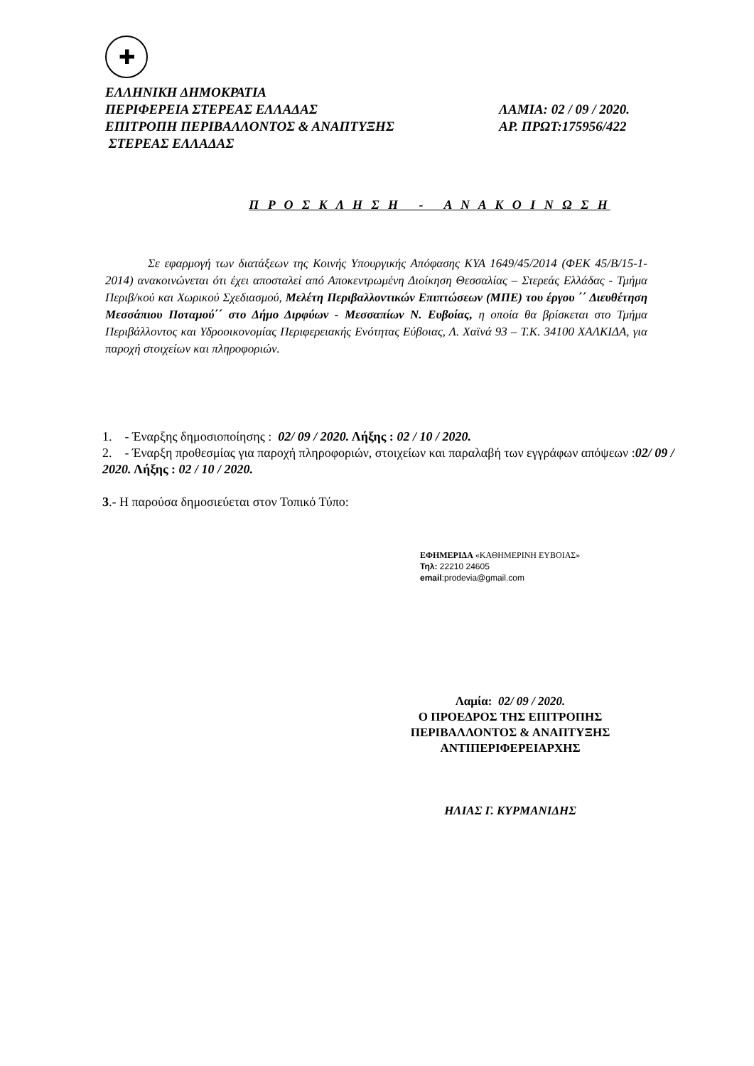✚
ΕΛΛΗΝΙΚΗ ΔΗΜΟΚΡΑΤΙΑ
ΠΕΡΙΦΕΡΕΙΑ ΣΤΕΡΕΑΣ ΕΛΛΑΔΑΣ
ΕΠΙΤΡΟΠΗ ΠΕΡΙΒΑΛΛΟΝΤΟΣ & ΑΝΑΠΤΥΞΗΣ
ΣΤΕΡΕΑΣ ΕΛΛΑΔΑΣ
ΛΑΜΙΑ: 02 / 09 / 2020.
ΑΡ. ΠΡΩΤ:175956/422
Π Ρ Ο Σ Κ Λ Η Σ Η - Α Ν Α Κ Ο Ι Ν Ω Σ Η
Σε εφαρμογή των διατάξεων της Κοινής Υπουργικής Απόφασης ΚΥΑ 1649/45/2014 (ΦΕΚ 45/Β/15-1-2014) ανακοινώνεται ότι έχει αποσταλεί από Αποκεντρωμένη Διοίκηση Θεσσαλίας – Στερεάς Ελλάδας - Τμήμα Περιβ/κού και Χωρικού Σχεδιασμού, Μελέτη Περιβαλλοντικών Επιπτώσεων (ΜΠΕ) του έργου ΄΄ Διευθέτηση Μεσσάπιου Ποταμού΄΄ στο Δήμο Διρφύων - Μεσσαπίων Ν. Ευβοίας, η οποία θα βρίσκεται στο Τμήμα Περιβάλλοντος και Υδροοικονομίας Περιφερειακής Ενότητας Εύβοιας, Λ. Χαϊνά 93 – Τ.Κ. 34100 ΧΑΛΚΙΔΑ, για παροχή στοιχείων και πληροφοριών.
1. - Έναρξης δημοσιοποίησης : 02/ 09 / 2020. Λήξης : 02 / 10 / 2020.
2. - Έναρξη προθεσμίας για παροχή πληροφοριών, στοιχείων και παραλαβή των εγγράφων απόψεων :02/ 09 / 2020. Λήξης : 02 / 10 / 2020.
3.- Η παρούσα δημοσιεύεται στον Τοπικό Τύπο:
ΕΦΗΜΕΡΙΔΑ «ΚΑΘΗΜΕΡΙΝΗ ΕΥΒΟΙΑΣ»
Τηλ: 22210 24605
email:prodevia@gmail.com
Λαμία: 02/ 09 / 2020.
Ο ΠΡΟΕΔΡΟΣ ΤΗΣ ΕΠΙΤΡΟΠΗΣ
ΠΕΡΙΒΑΛΛΟΝΤΟΣ & ΑΝΑΠΤΥΞΗΣ
ΑΝΤΙΠΕΡΙΦΕΡΕΙΑΡΧΗΣ
ΗΛΙΑΣ Γ. ΚΥΡΜΑΝΙΔΗΣ